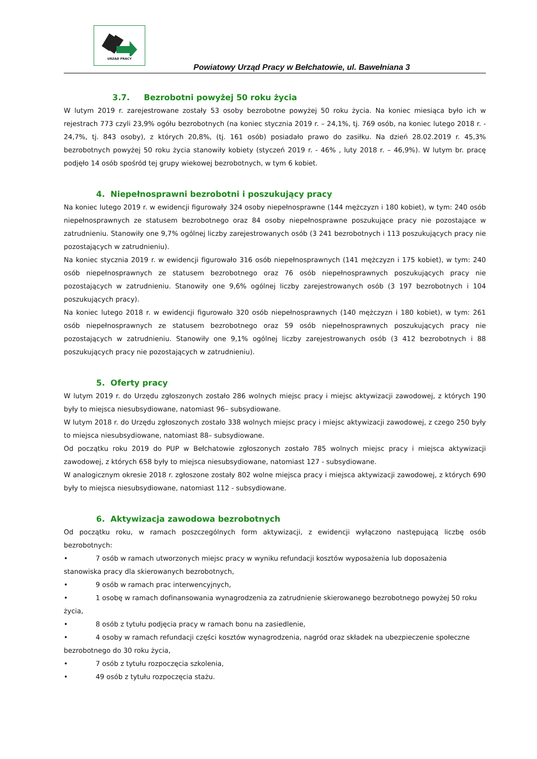URZĄD PRACY
Powiatowy Urząd Pracy w Bełchatowie, ul. Bawełniana 3
3.7. Bezrobotni powyżej 50 roku życia
W lutym 2019 r. zarejestrowane zostały 53 osoby bezrobotne powyżej 50 roku życia. Na koniec miesiąca było ich w rejestrach 773 czyli 23,9% ogółu bezrobotnych (na koniec stycznia 2019 r. – 24,1%, tj. 769 osób, na koniec lutego 2018 r. - 24,7%, tj. 843 osoby), z których 20,8%, (tj. 161 osób) posiadało prawo do zasiłku. Na dzień 28.02.2019 r. 45,3% bezrobotnych powyżej 50 roku życia stanowiły kobiety (styczeń 2019 r. - 46% , luty 2018 r. – 46,9%). W lutym br. pracę podjęło 14 osób spośród tej grupy wiekowej bezrobotnych, w tym 6 kobiet.
4. Niepełnosprawni bezrobotni i poszukujący pracy
Na koniec lutego 2019 r. w ewidencji figurowały 324 osoby niepełnosprawne (144 mężczyzn i 180 kobiet), w tym: 240 osób niepełnosprawnych ze statusem bezrobotnego oraz 84 osoby niepełnosprawne poszukujące pracy nie pozostające w zatrudnieniu. Stanowiły one 9,7% ogólnej liczby zarejestrowanych osób (3 241 bezrobotnych i 113 poszukujących pracy nie pozostających w zatrudnieniu).
Na koniec stycznia 2019 r. w ewidencji figurowało 316 osób niepełnosprawnych (141 mężczyzn i 175 kobiet), w tym: 240 osób niepełnosprawnych ze statusem bezrobotnego oraz 76 osób niepełnosprawnych poszukujących pracy nie pozostających w zatrudnieniu. Stanowiły one 9,6% ogólnej liczby zarejestrowanych osób (3 197 bezrobotnych i 104 poszukujących pracy).
Na koniec lutego 2018 r. w ewidencji figurowało 320 osób niepełnosprawnych (140 mężczyzn i 180 kobiet), w tym: 261 osób niepełnosprawnych ze statusem bezrobotnego oraz 59 osób niepełnosprawnych poszukujących pracy nie pozostających w zatrudnieniu. Stanowiły one 9,1% ogólnej liczby zarejestrowanych osób (3 412 bezrobotnych i 88 poszukujących pracy nie pozostających w zatrudnieniu).
5. Oferty pracy
W lutym 2019 r. do Urzędu zgłoszonych zostało 286 wolnych miejsc pracy i miejsc aktywizacji zawodowej, z których 190 były to miejsca niesubsydiowane, natomiast 96– subsydiowane.
W lutym 2018 r. do Urzędu zgłoszonych zostało 338 wolnych miejsc pracy i miejsc aktywizacji zawodowej, z czego 250 były to miejsca niesubsydiowane, natomiast 88– subsydiowane.
Od początku roku 2019 do PUP w Bełchatowie zgłoszonych zostało 785 wolnych miejsc pracy i miejsca aktywizacji zawodowej, z których 658 były to miejsca niesubsydiowane, natomiast 127 - subsydiowane.
W analogicznym okresie 2018 r. zgłoszone zostały 802 wolne miejsca pracy i miejsca aktywizacji zawodowej, z których 690 były to miejsca niesubsydiowane, natomiast 112 - subsydiowane.
6. Aktywizacja zawodowa bezrobotnych
Od początku roku, w ramach poszczególnych form aktywizacji, z ewidencji wyłączono następującą liczbę osób bezrobotnych:
• 7 osób w ramach utworzonych miejsc pracy w wyniku refundacji kosztów wyposażenia lub doposażenia stanowiska pracy dla skierowanych bezrobotnych,
• 9 osób w ramach prac interwencyjnych,
• 1 osobę w ramach dofinansowania wynagrodzenia za zatrudnienie skierowanego bezrobotnego powyżej 50 roku życia,
• 8 osób z tytułu podjęcia pracy w ramach bonu na zasiedlenie,
• 4 osoby w ramach refundacji części kosztów wynagrodzenia, nagród oraz składek na ubezpieczenie społeczne bezrobotnego do 30 roku życia,
• 7 osób z tytułu rozpoczęcia szkolenia,
• 49 osób z tytułu rozpoczęcia stażu.